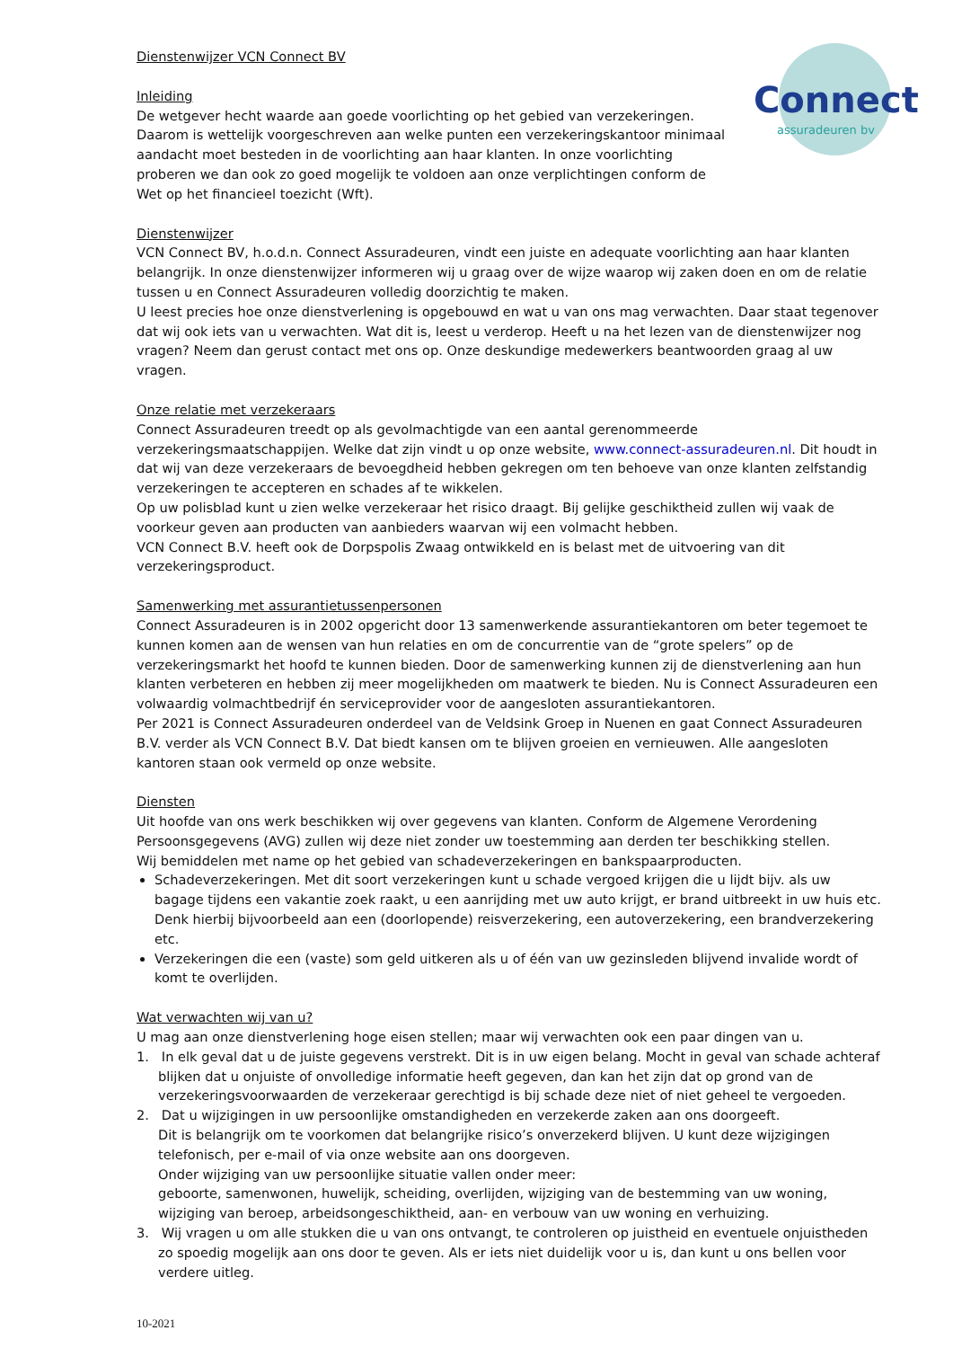Connect
assuradeuren bv
Dienstenwijzer VCN Connect BV
Inleiding
De wetgever hecht waarde aan goede voorlichting op het gebied van verzekeringen. Daarom is wettelijk voorgeschreven aan welke punten een verzekeringskantoor minimaal aandacht moet besteden in de voorlichting aan haar klanten. In onze voorlichting proberen we dan ook zo goed mogelijk te voldoen aan onze verplichtingen conform de Wet op het financieel toezicht (Wft).
Dienstenwijzer
VCN Connect BV, h.o.d.n. Connect Assuradeuren, vindt een juiste en adequate voorlichting aan haar klanten belangrijk. In onze dienstenwijzer informeren wij u graag over de wijze waarop wij zaken doen en om de relatie tussen u en Connect Assuradeuren volledig doorzichtig te maken.
U leest precies hoe onze dienstverlening is opgebouwd en wat u van ons mag verwachten. Daar staat tegenover dat wij ook iets van u verwachten. Wat dit is, leest u verderop. Heeft u na het lezen van de dienstenwijzer nog vragen? Neem dan gerust contact met ons op. Onze deskundige medewerkers beantwoorden graag al uw vragen.
Onze relatie met verzekeraars
Connect Assuradeuren treedt op als gevolmachtigde van een aantal gerenommeerde verzekeringsmaatschappijen. Welke dat zijn vindt u op onze website, www.connect-assuradeuren.nl. Dit houdt in dat wij van deze verzekeraars de bevoegdheid hebben gekregen om ten behoeve van onze klanten zelfstandig verzekeringen te accepteren en schades af te wikkelen.
Op uw polisblad kunt u zien welke verzekeraar het risico draagt. Bij gelijke geschiktheid zullen wij vaak de voorkeur geven aan producten van aanbieders waarvan wij een volmacht hebben.
VCN Connect B.V. heeft ook de Dorpspolis Zwaag ontwikkeld en is belast met de uitvoering van dit verzekeringsproduct.
Samenwerking met assurantietussenpersonen
Connect Assuradeuren is in 2002 opgericht door 13 samenwerkende assurantiekantoren om beter tegemoet te kunnen komen aan de wensen van hun relaties en om de concurrentie van de “grote spelers” op de verzekeringsmarkt het hoofd te kunnen bieden. Door de samenwerking kunnen zij de dienstverlening aan hun klanten verbeteren en hebben zij meer mogelijkheden om maatwerk te bieden. Nu is Connect Assuradeuren een volwaardig volmachtbedrijf én serviceprovider voor de aangesloten assurantiekantoren.
Per 2021 is Connect Assuradeuren onderdeel van de Veldsink Groep in Nuenen en gaat Connect Assuradeuren B.V. verder als VCN Connect B.V. Dat biedt kansen om te blijven groeien en vernieuwen. Alle aangesloten kantoren staan ook vermeld op onze website.
Diensten
Uit hoofde van ons werk beschikken wij over gegevens van klanten. Conform de Algemene Verordening Persoonsgegevens (AVG) zullen wij deze niet zonder uw toestemming aan derden ter beschikking stellen.
Wij bemiddelen met name op het gebied van schadeverzekeringen en bankspaarproducten.
Schadeverzekeringen. Met dit soort verzekeringen kunt u schade vergoed krijgen die u lijdt bijv. als uw bagage tijdens een vakantie zoek raakt, u een aanrijding met uw auto krijgt, er brand uitbreekt in uw huis etc.
Denk hierbij bijvoorbeeld aan een (doorlopende) reisverzekering, een autoverzekering, een brandverzekering etc.
Verzekeringen die een (vaste) som geld uitkeren als u of één van uw gezinsleden blijvend invalide wordt of komt te overlijden.
Wat verwachten wij van u?
U mag aan onze dienstverlening hoge eisen stellen; maar wij verwachten ook een paar dingen van u.
1. In elk geval dat u de juiste gegevens verstrekt. Dit is in uw eigen belang. Mocht in geval van schade achteraf blijken dat u onjuiste of onvolledige informatie heeft gegeven, dan kan het zijn dat op grond van de verzekeringsvoorwaarden de verzekeraar gerechtigd is bij schade deze niet of niet geheel te vergoeden.
2. Dat u wijzigingen in uw persoonlijke omstandigheden en verzekerde zaken aan ons doorgeeft.
Dit is belangrijk om te voorkomen dat belangrijke risico’s onverzekerd blijven. U kunt deze wijzigingen telefonisch, per e-mail of via onze website aan ons doorgeven.
Onder wijziging van uw persoonlijke situatie vallen onder meer:
geboorte, samenwonen, huwelijk, scheiding, overlijden, wijziging van de bestemming van uw woning, wijziging van beroep, arbeidsongeschiktheid, aan- en verbouw van uw woning en verhuizing.
3. Wij vragen u om alle stukken die u van ons ontvangt, te controleren op juistheid en eventuele onjuistheden zo spoedig mogelijk aan ons door te geven. Als er iets niet duidelijk voor u is, dan kunt u ons bellen voor verdere uitleg.
10-2021